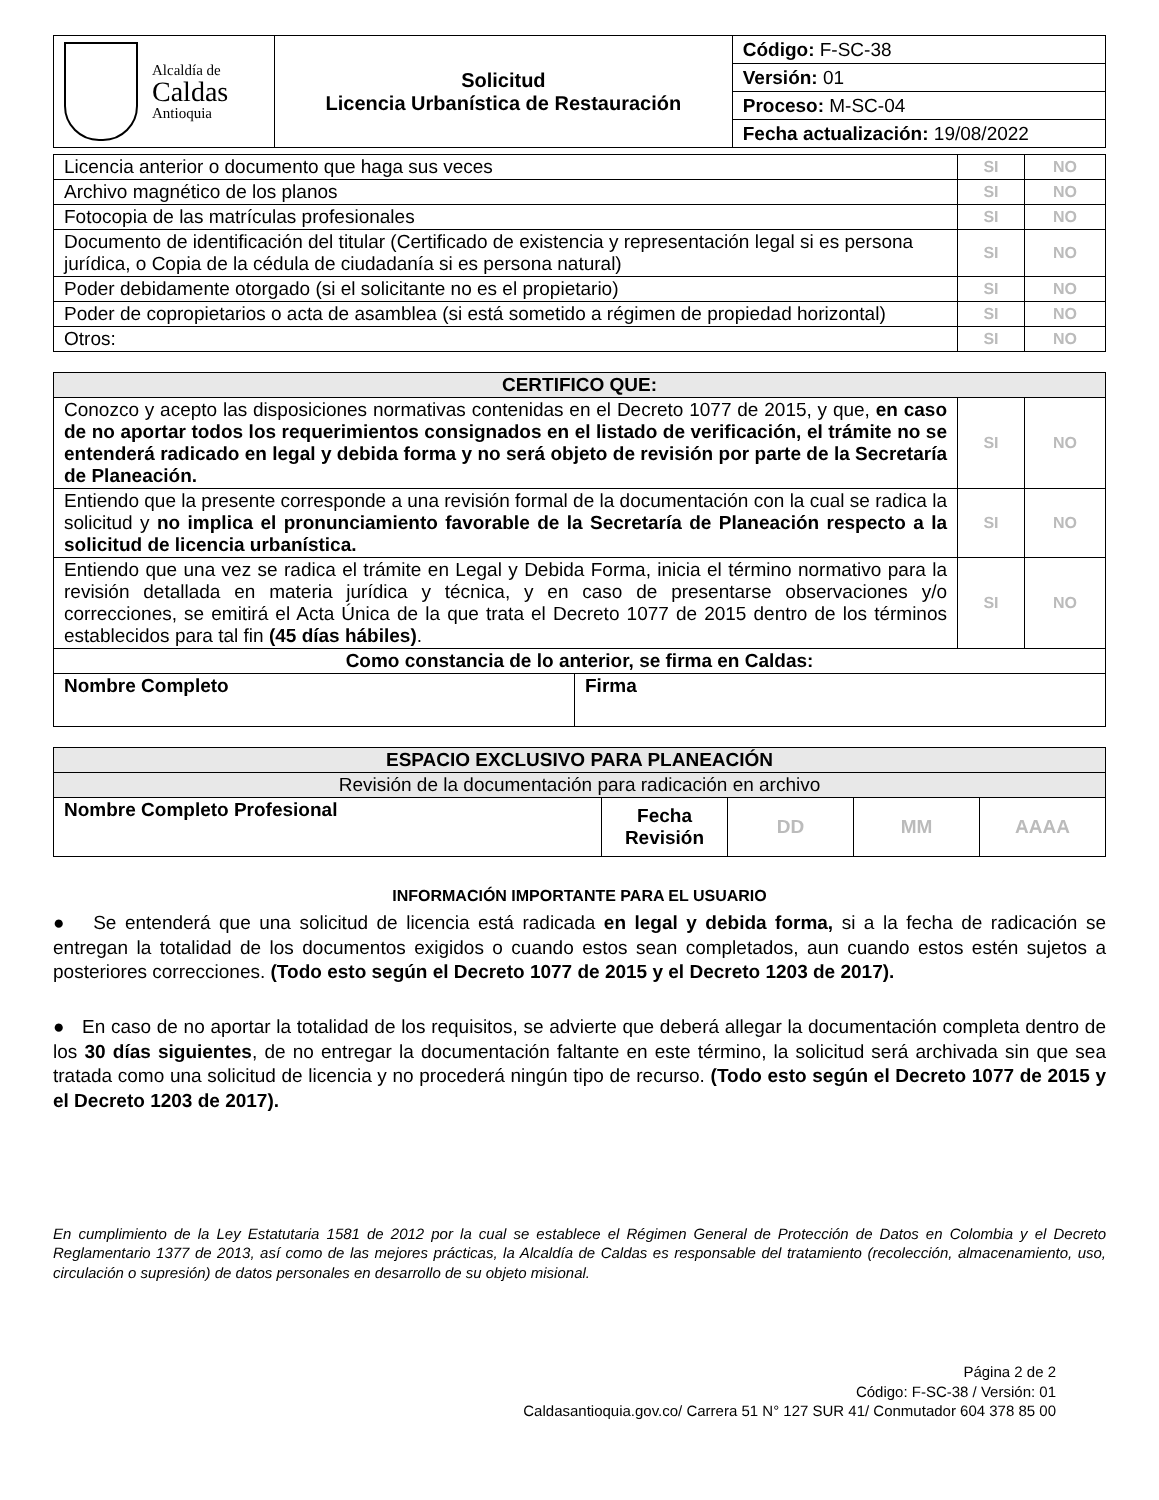| Alcaldía de Caldas Antioquia | Solicitud Licencia Urbanística de Restauración | Código: F-SC-38 |
| | | Versión: 01 |
| | | Proceso: M-SC-04 |
| | | Fecha actualización: 19/08/2022 |
| Licencia anterior o documento que haga sus veces | SI | NO |
| Archivo magnético de los planos | SI | NO |
| Fotocopia de las matrículas profesionales | SI | NO |
| Documento de identificación del titular (Certificado de existencia y representación legal si es persona jurídica, o Copia de la cédula de ciudadanía si es persona natural) | SI | NO |
| Poder debidamente otorgado (si el solicitante no es el propietario) | SI | NO |
| Poder de copropietarios o acta de asamblea (si está sometido a régimen de propiedad horizontal) | SI | NO |
| Otros: | SI | NO |
| CERTIFICO QUE: | | | |
| --- | --- | --- | --- |
| Conozco y acepto las disposiciones normativas contenidas en el Decreto 1077 de 2015, y que, en caso de no aportar todos los requerimientos consignados en el listado de verificación, el trámite no se entenderá radicado en legal y debida forma y no será objeto de revisión por parte de la Secretaría de Planeación. | | SI | NO |
| Entiendo que la presente corresponde a una revisión formal de la documentación con la cual se radica la solicitud y no implica el pronunciamiento favorable de la Secretaría de Planeación respecto a la solicitud de licencia urbanística. | | SI | NO |
| Entiendo que una vez se radica el trámite en Legal y Debida Forma, inicia el término normativo para la revisión detallada en materia jurídica y técnica, y en caso de presentarse observaciones y/o correcciones, se emitirá el Acta Única de la que trata el Decreto 1077 de 2015 dentro de los términos establecidos para tal fin (45 días hábiles) . | | SI | NO |
| Como constancia de lo anterior, se firma en Caldas: | | | |
| Nombre Completo | Firma | | |
| ESPACIO EXCLUSIVO PARA PLANEACIÓN | | | | |
| --- | --- | --- | --- | --- |
| Revisión de la documentación para radicación en archivo | | | | |
| Nombre Completo Profesional | Fecha Revisión | DD | MM | AAAA |
INFORMACIÓN IMPORTANTE PARA EL USUARIO
● Se entenderá que una solicitud de licencia está radicada en legal y debida forma, si a la fecha de radicación se entregan la totalidad de los documentos exigidos o cuando estos sean completados, aun cuando estos estén sujetos a posteriores correcciones. (Todo esto según el Decreto 1077 de 2015 y el Decreto 1203 de 2017).
● En caso de no aportar la totalidad de los requisitos, se advierte que deberá allegar la documentación completa dentro de los 30 días siguientes, de no entregar la documentación faltante en este término, la solicitud será archivada sin que sea tratada como una solicitud de licencia y no procederá ningún tipo de recurso. (Todo esto según el Decreto 1077 de 2015 y el Decreto 1203 de 2017).
En cumplimiento de la Ley Estatutaria 1581 de 2012 por la cual se establece el Régimen General de Protección de Datos en Colombia y el Decreto Reglamentario 1377 de 2013, así como de las mejores prácticas, la Alcaldía de Caldas es responsable del tratamiento (recolección, almacenamiento, uso, circulación o supresión) de datos personales en desarrollo de su objeto misional.
Página 2 de 2
Código: F-SC-38 / Versión: 01
Caldasantioquia.gov.co/ Carrera 51 N° 127 SUR 41/ Conmutador 604 378 85 00